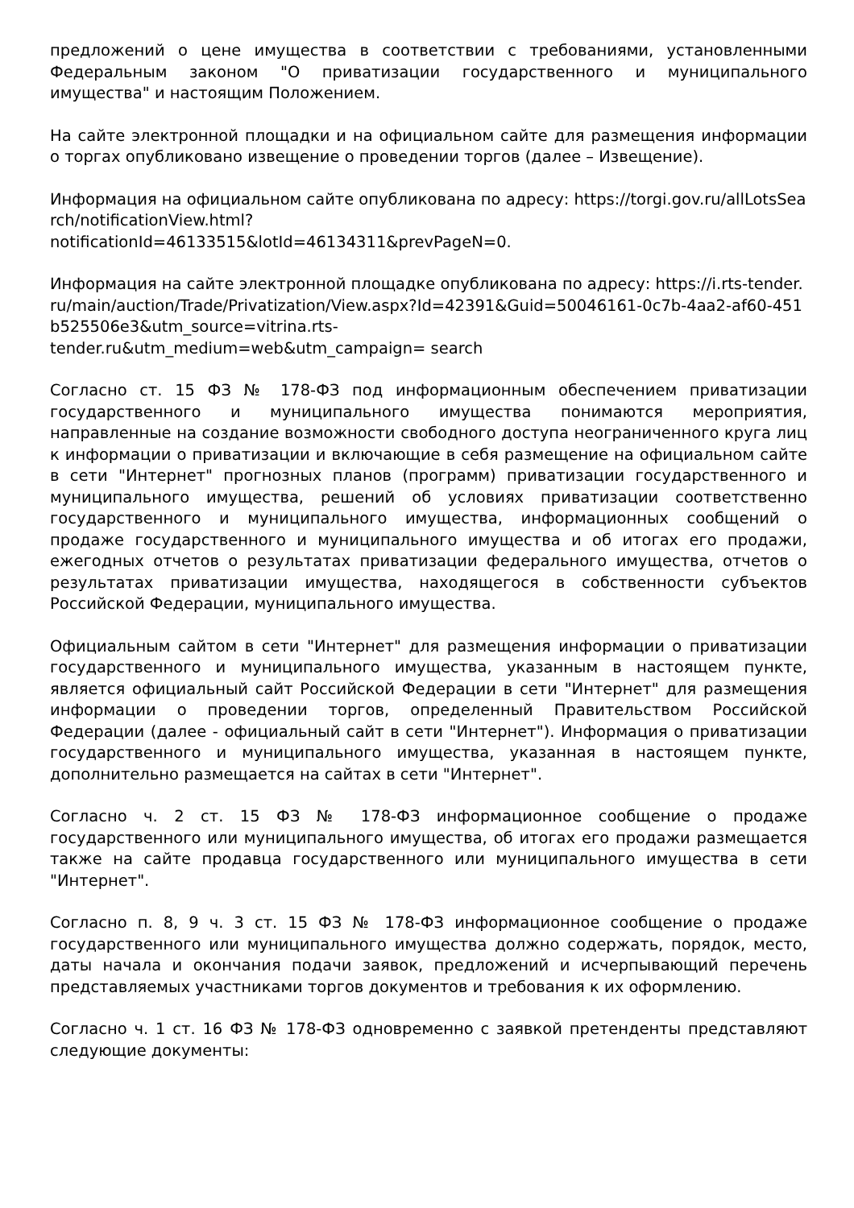предложений о цене имущества в соответствии с требованиями, установленными Федеральным законом "О приватизации государственного и муниципального имущества" и настоящим Положением.
На сайте электронной площадки и на официальном сайте для размещения информации о торгах опубликовано извещение о проведении торгов (далее – Извещение).
Информация на официальном сайте опубликована по адресу: https://torgi.gov.ru/allLotsSearch/notificationView.html?
notificationId=46133515&lotId=46134311&prevPageN=0.
Информация на сайте электронной площадке опубликована по адресу: https://i.rts-tender.ru/main/auction/Trade/Privatization/View.aspx?Id=42391&Guid=50046161-0c7b-4aa2-af60-451b525506e3&utm_source=vitrina.rts-
tender.ru&utm_medium=web&utm_campaign= search
Согласно ст. 15 ФЗ № 178-ФЗ под информационным обеспечением приватизации государственного и муниципального имущества понимаются мероприятия, направленные на создание возможности свободного доступа неограниченного круга лиц к информации о приватизации и включающие в себя размещение на официальном сайте в сети "Интернет" прогнозных планов (программ) приватизации государственного и муниципального имущества, решений об условиях приватизации соответственно государственного и муниципального имущества, информационных сообщений о продаже государственного и муниципального имущества и об итогах его продажи, ежегодных отчетов о результатах приватизации федерального имущества, отчетов о результатах приватизации имущества, находящегося в собственности субъектов Российской Федерации, муниципального имущества.
Официальным сайтом в сети "Интернет" для размещения информации о приватизации государственного и муниципального имущества, указанным в настоящем пункте, является официальный сайт Российской Федерации в сети "Интернет" для размещения информации о проведении торгов, определенный Правительством Российской Федерации (далее - официальный сайт в сети "Интернет"). Информация о приватизации государственного и муниципального имущества, указанная в настоящем пункте, дополнительно размещается на сайтах в сети "Интернет".
Согласно ч. 2 ст. 15 ФЗ № 178-ФЗ информационное сообщение о продаже государственного или муниципального имущества, об итогах его продажи размещается также на сайте продавца государственного или муниципального имущества в сети "Интернет".
Согласно п. 8, 9 ч. 3 ст. 15 ФЗ № 178-ФЗ информационное сообщение о продаже государственного или муниципального имущества должно содержать, порядок, место, даты начала и окончания подачи заявок, предложений и исчерпывающий перечень представляемых участниками торгов документов и требования к их оформлению.
Согласно ч. 1 ст. 16 ФЗ № 178-ФЗ одновременно с заявкой претенденты представляют следующие документы: